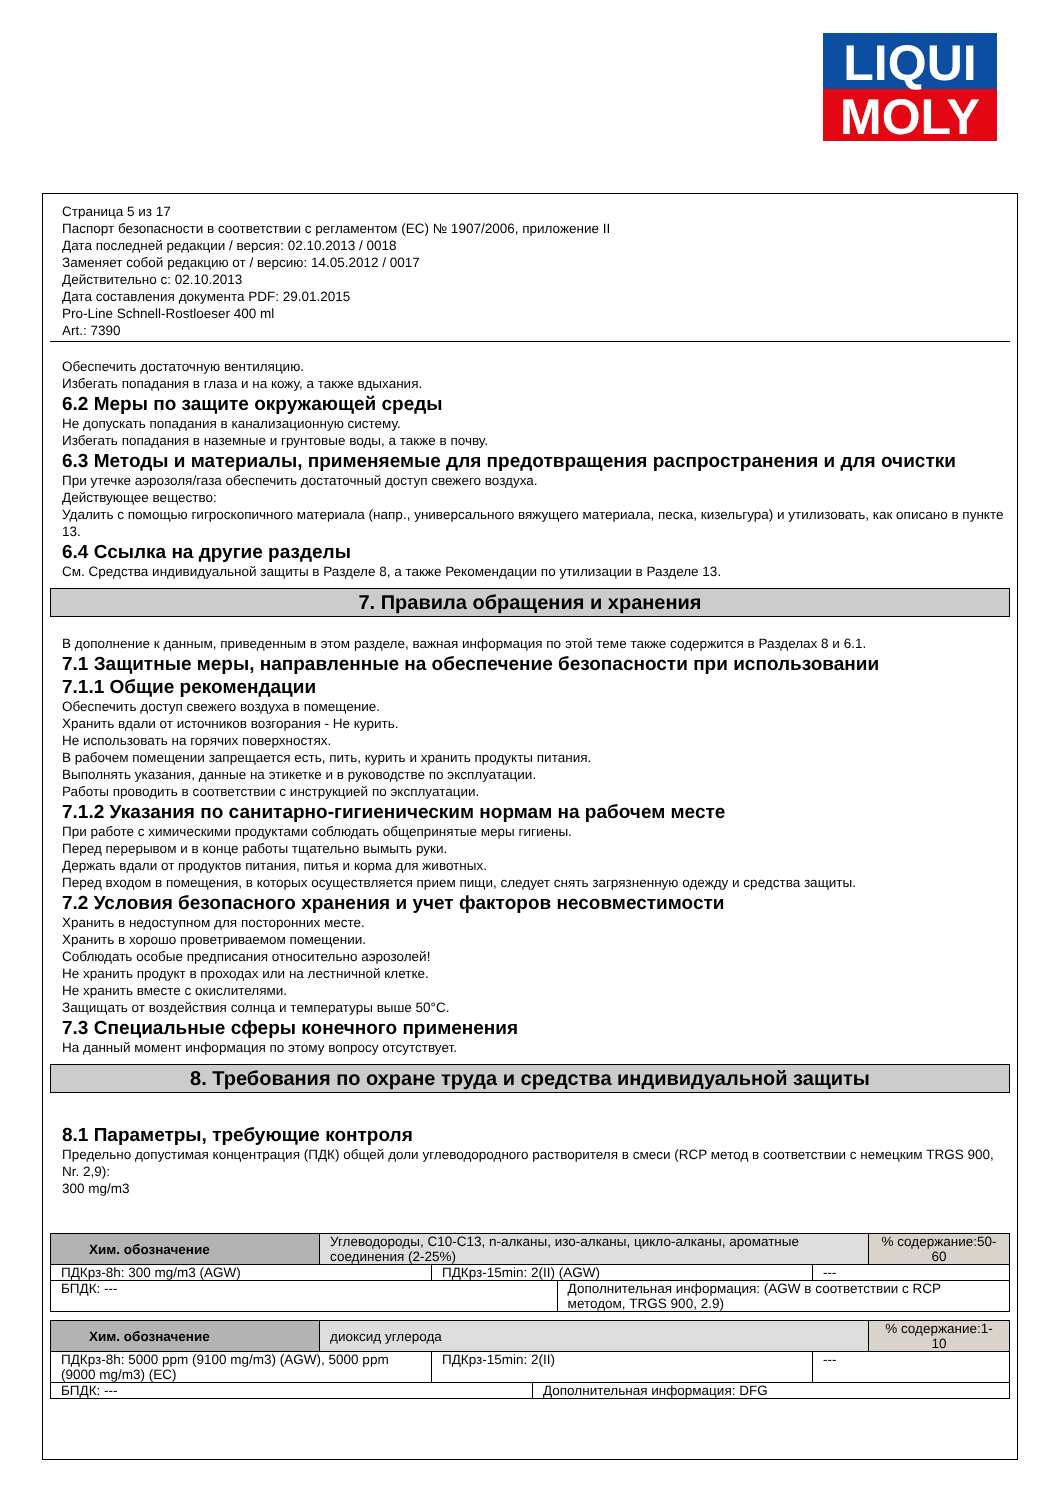LIQUI
MOLY
Страница 5 из 17
Паспорт безопасности в соответствии с регламентом (ЕС) № 1907/2006, приложение II
Дата последней редакции / версия: 02.10.2013 / 0018
Заменяет собой редакцию от / версию: 14.05.2012 / 0017
Действительно с: 02.10.2013
Дата составления документа PDF: 29.01.2015
Pro-Line Schnell-Rostloeser 400 ml
Art.: 7390
Обеспечить достаточную вентиляцию.
Избегать попадания в глаза и на кожу, а также вдыхания.
6.2 Меры по защите окружающей среды
Не допускать попадания в канализационную систему.
Избегать попадания в наземные и грунтовые воды, а также в почву.
6.3 Методы и материалы, применяемые для предотвращения распространения и для очистки
При утечке аэрозоля/газа обеспечить достаточный доступ свежего воздуха.
Действующее вещество:
Удалить с помощью гигроскопичного материала (напр., универсального вяжущего материала, песка, кизельгура) и утилизовать, как описано в пункте 13.
6.4 Ссылка на другие разделы
См. Средства индивидуальной защиты в Разделе 8, а также Рекомендации по утилизации в Разделе 13.
7. Правила обращения и хранения
В дополнение к данным, приведенным в этом разделе, важная информация по этой теме также содержится в Разделах 8 и 6.1.
7.1 Защитные меры, направленные на обеспечение безопасности при использовании
7.1.1 Общие рекомендации
Обеспечить доступ свежего воздуха в помещение.
Хранить вдали от источников возгорания - Не курить.
Не использовать на горячих поверхностях.
В рабочем помещении запрещается есть, пить, курить и хранить продукты питания.
Выполнять указания, данные на этикетке и в руководстве по эксплуатации.
Работы проводить в соответствии с инструкцией по эксплуатации.
7.1.2 Указания по санитарно-гигиеническим нормам на рабочем месте
При работе с химическими продуктами соблюдать общепринятые меры гигиены.
Перед перерывом и в конце работы тщательно вымыть руки.
Держать вдали от продуктов питания, питья и корма для животных.
Перед входом в помещения, в которых осуществляется прием пищи, следует снять загрязненную одежду и средства защиты.
7.2 Условия безопасного хранения и учет факторов несовместимости
Хранить в недоступном для посторонних месте.
Хранить в хорошо проветриваемом помещении.
Соблюдать особые предписания относительно аэрозолей!
Не хранить продукт в проходах или на лестничной клетке.
Не хранить вместе с окислителями.
Защищать от воздействия солнца и температуры выше 50°C.
7.3 Специальные сферы конечного применения
На данный момент информация по этому вопросу отсутствует.
8. Требования по охране труда и средства индивидуальной защиты
8.1 Параметры, требующие контроля
Предельно допустимая концентрация (ПДК) общей доли углеводородного растворителя в смеси (RCP метод в соответствии с немецким TRGS 900, Nr. 2,9):
300 mg/m3
| Хим. обозначение | Углеводороды, C10-C13, n-алканы, изо-алканы, цикло-алканы, ароматные соединения (2-25%) | | % содержание:50-60 |
| / ПДКрз-8h: 300 mg/m3 (AGW) / ПДКрз-15min: 2(II) (AGW) / --- / | | | |
| БПДК: --- | | Дополнительная информация: (AGW в соответствии с RCP методом, TRGS 900, 2.9) | |
| Хим. обозначение | диоксид углерода | | % содержание:1-10 |
| / ПДКрз-8h: 5000 ppm (9100 mg/m3) (AGW), 5000 ppm (9000 mg/m3) (EC) / ПДКрз-15min: 2(II) / --- / | | | |
| БПДК: --- | | Дополнительная информация: DFG | |